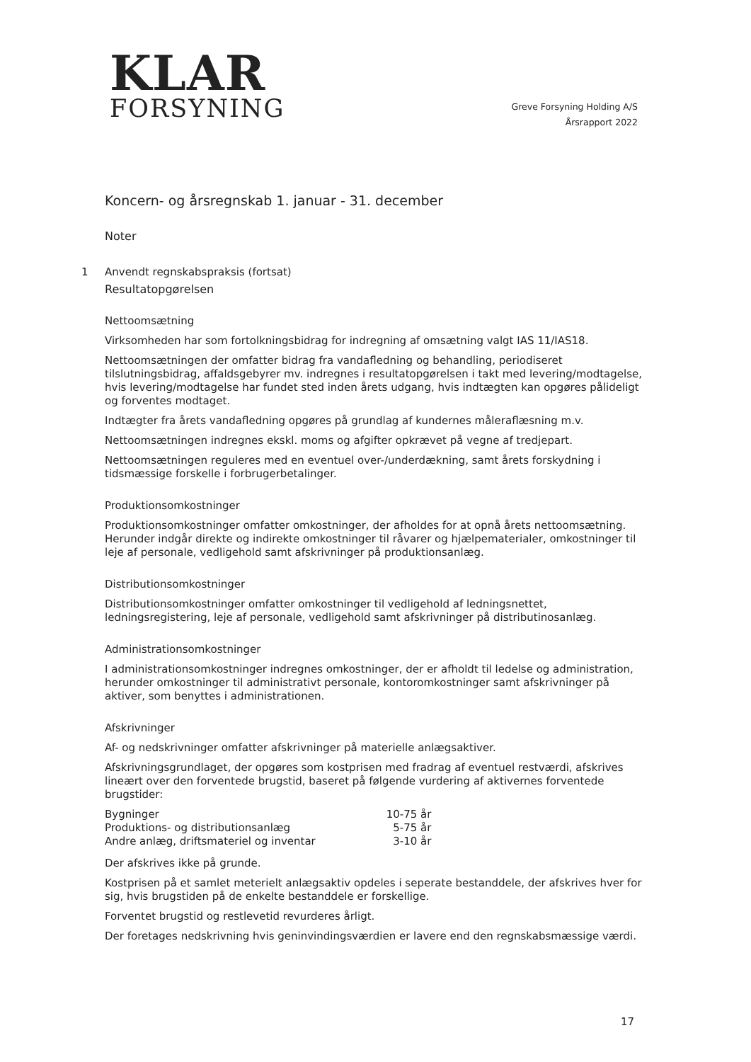KLAR
FORSYNING
Greve Forsyning Holding A/S
Årsrapport 2022
Koncern- og årsregnskab 1. januar - 31. december
Noter
1 Anvendt regnskabspraksis (fortsat)
Resultatopgørelsen
Nettoomsætning
Virksomheden har som fortolkningsbidrag for indregning af omsætning valgt IAS 11/IAS18.
Nettoomsætningen der omfatter bidrag fra vandafledning og behandling, periodiseret tilslutningsbidrag, affaldsgebyrer mv. indregnes i resultatopgørelsen i takt med levering/modtagelse, hvis levering/modtagelse har fundet sted inden årets udgang, hvis indtægten kan opgøres pålideligt og forventes modtaget.
Indtægter fra årets vandafledning opgøres på grundlag af kundernes måleraflæsning m.v.
Nettoomsætningen indregnes ekskl. moms og afgifter opkrævet på vegne af tredjepart.
Nettoomsætningen reguleres med en eventuel over-/underdækning, samt årets forskydning i tidsmæssige forskelle i forbrugerbetalinger.
Produktionsomkostninger
Produktionsomkostninger omfatter omkostninger, der afholdes for at opnå årets nettoomsætning. Herunder indgår direkte og indirekte omkostninger til råvarer og hjælpematerialer, omkostninger til leje af personale, vedligehold samt afskrivninger på produktionsanlæg.
Distributionsomkostninger
Distributionsomkostninger omfatter omkostninger til vedligehold af ledningsnettet, ledningsregistering, leje af personale, vedligehold samt afskrivninger på distributinosanlæg.
Administrationsomkostninger
I administrationsomkostninger indregnes omkostninger, der er afholdt til ledelse og administration, herunder omkostninger til administrativt personale, kontoromkostninger samt afskrivninger på aktiver, som benyttes i administrationen.
Afskrivninger
Af- og nedskrivninger omfatter afskrivninger på materielle anlægsaktiver.
Afskrivningsgrundlaget, der opgøres som kostprisen med fradrag af eventuel restværdi, afskrives lineært over den forventede brugstid, baseret på følgende vurdering af aktivernes forventede brugstider:
| Bygninger | 10-75 år |
| Produktions- og distributionsanlæg | 5-75 år |
| Andre anlæg, driftsmateriel og inventar | 3-10 år |
Der afskrives ikke på grunde.
Kostprisen på et samlet meterielt anlægsaktiv opdeles i seperate bestanddele, der afskrives hver for sig, hvis brugstiden på de enkelte bestanddele er forskellige.
Forventet brugstid og restlevetid revurderes årligt.
Der foretages nedskrivning hvis geninvindingsværdien er lavere end den regnskabsmæssige værdi.
17